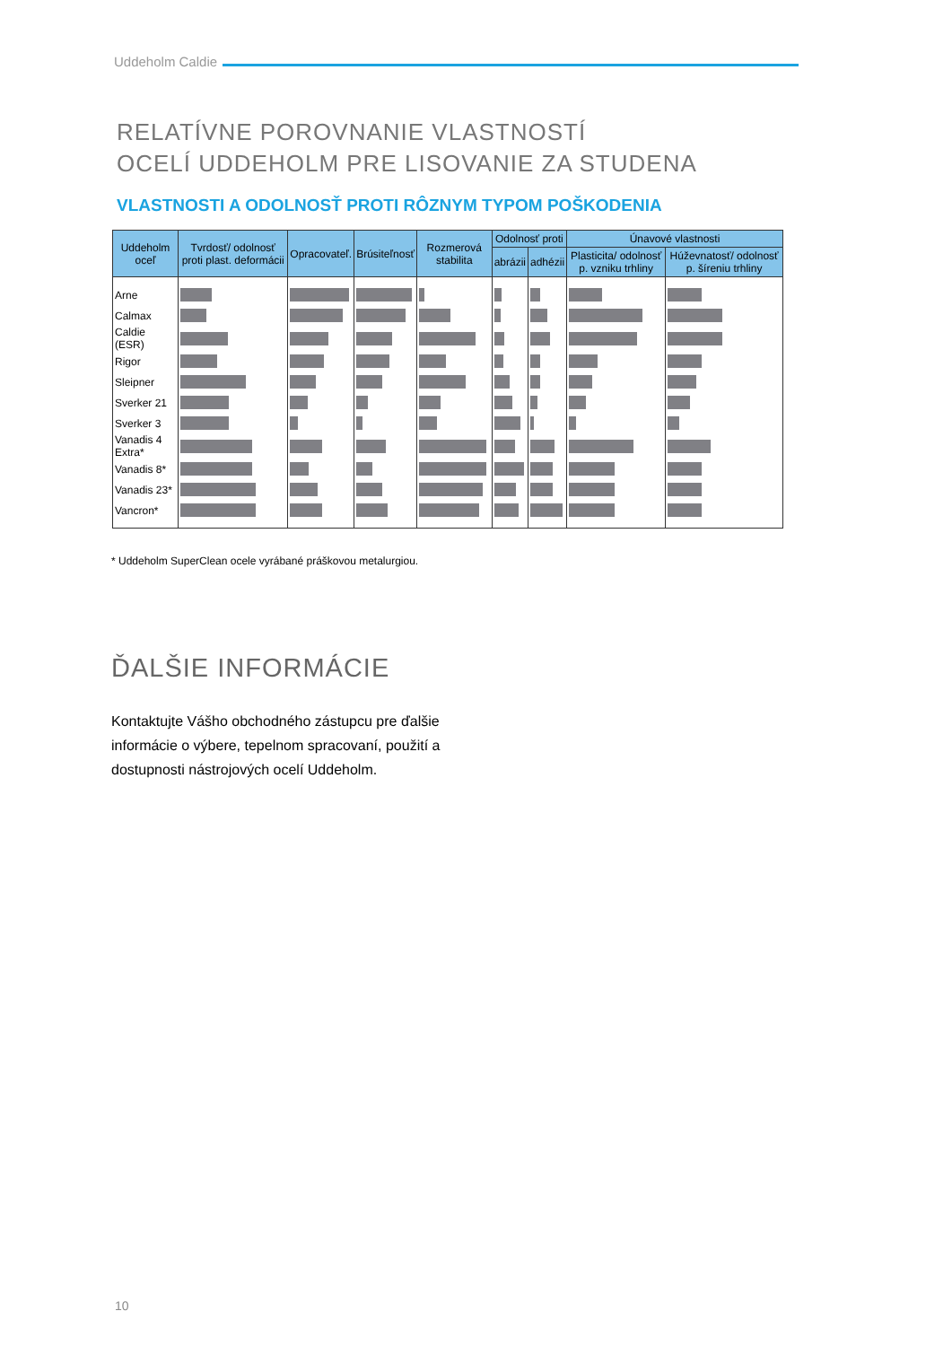Uddeholm Caldie
RELATÍVNE POROVNANIE VLASTNOSTÍ
OCELÍ UDDEHOLM PRE LISOVANIE ZA STUDENA
VLASTNOSTI A ODOLNOSŤ PROTI RÔZNYM TYPOM POŠKODENIA
| Uddeholm oceľ | Tvrdosť/ odolnosť proti plast. deformácii | Opracovateľ. | Brúsiteľnosť | Rozmerová stabilita | Odolnosť proti | | Únavové vlastnosti | |
| --- | --- | --- | --- | --- | --- | --- | --- | --- |
| | | | | | abrázii | adhézii | Plasticita/ odolnosť p. vzniku trhliny | Húževnatosť/ odolnosť p. šíreniu trhliny |
| Arne | | | | | | | | |
| Calmax | | | | | | | | |
| Caldie (ESR) | | | | | | | | |
| Rigor | | | | | | | | |
| Sleipner | | | | | | | | |
| Sverker 21 | | | | | | | | |
| Sverker 3 | | | | | | | | |
| Vanadis 4 Extra* | | | | | | | | |
| Vanadis 8* | | | | | | | | |
| Vanadis 23* | | | | | | | | |
| Vancron* | | | | | | | | |
* Uddeholm SuperClean ocele vyrábané práškovou metalurgiou.
ĎALŠIE INFORMÁCIE
Kontaktujte Vášho obchodného zástupcu pre ďalšie informácie o výbere, tepelnom spracovaní, použití a dostupnosti nástrojových ocelí Uddeholm.
10